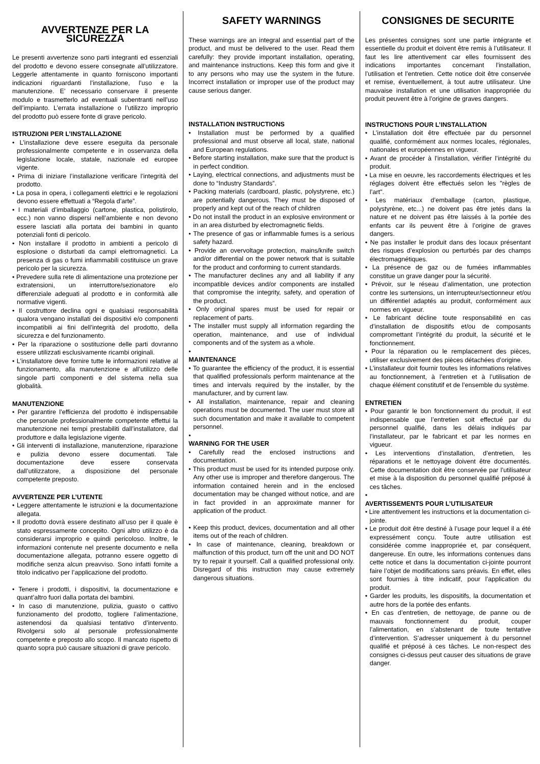AVVERTENZE PER LA SICUREZZA
Le presenti avvertenze sono parti integranti ed essenziali del prodotto e devono essere consegnate all’utilizzatore. Leggerle attentamente in quanto forniscono importanti indicazioni riguardanti l’installazione, l’uso e la manutenzione. E’ necessario conservare il presente modulo e trasmetterlo ad eventuali subentranti nell’uso dell’impianto. L’errata installazione o l’utilizzo improprio del prodotto può essere fonte di grave pericolo.
ISTRUZIONI PER L’INSTALLAZIONE
• L’installazione deve essere eseguita da personale professionalmente competente e in osservanza della legislazione locale, statale, nazionale ed europee vigente.
• Prima di iniziare l’installazione verificare l’integrità del prodotto.
• La posa in opera, i collegamenti elettrici e le regolazioni devono essere effettuati a “Regola d’arte”.
• I materiali d’imballaggio (cartone, plastica, polistirolo, ecc.) non vanno dispersi nell’ambiente e non devono essere lasciati alla portata dei bambini in quanto potenziali fonti di pericolo.
• Non installare il prodotto in ambienti a pericolo di esplosione o disturbati da campi elettromagnetici. La presenza di gas o fumi infiammabili costituisce un grave pericolo per la sicurezza.
• Prevedere sulla rete di alimentazione una protezione per extratensioni, un interruttore/sezionatore e/o differenziale adeguati al prodotto e in conformità alle normative vigenti.
• Il costruttore declina ogni e qualsiasi responsabilità qualora vengano installati dei dispositivi e/o componenti incompatibili ai fini dell’integrità del prodotto, della sicurezza e del funzionamento.
• Per la riparazione o sostituzione delle parti dovranno essere utilizzati esclusivamente ricambi originali.
• L’installatore deve fornire tutte le informazioni relative al funzionamento, alla manutenzione e all’utilizzo delle singole parti componenti e del sistema nella sua globalità.
MANUTENZIONE
• Per garantire l’efficienza del prodotto è indispensabile che personale professionalmente competente effettui la manutenzione nei tempi prestabiliti dall’installatore, dal produttore e dalla legislazione vigente.
• Gli interventi di installazione, manutenzione, riparazione e pulizia devono essere documentati. Tale documentazione deve essere conservata dall’utilizzatore, a disposizione del personale competente preposto.
AVVERTENZE PER L’UTENTE
• Leggere attentamente le istruzioni e la documentazione allegata.
• Il prodotto dovrà essere destinato all’uso per il quale è stato espressamente concepito. Ogni altro utilizzo è da considerarsi improprio e quindi pericoloso. Inoltre, le informazioni contenute nel presente documento e nella documentazione allegata, potranno essere oggetto di modifiche senza alcun preavviso. Sono infatti fornite a titolo indicativo per l’applicazione del prodotto.
• Tenere i prodotti, i dispositivi, la documentazione e quant’altro fuori dalla portata dei bambini.
• In caso di manutenzione, pulizia, guasto o cattivo funzionamento del prodotto, togliere l’alimentazione, astenendosi da qualsiasi tentativo d’intervento. Rivolgersi solo al personale professionalmente competente e preposto allo scopo. Il mancato rispetto di quanto sopra può causare situazioni di grave pericolo.
SAFETY WARNINGS
These warnings are an integral and essential part of the product, and must be delivered to the user. Read them carefully: they provide important installation, operating, and maintenance instructions. Keep this form and give it to any persons who may use the system in the future. Incorrect installation or improper use of the product may cause serious danger.
INSTALLATION INSTRUCTIONS
• Installation must be performed by a qualified professional and must observe all local, state, national and European regulations.
• Before starting installation, make sure that the product is in perfect condition.
• Laying, electrical connections, and adjustments must be done to “Industry Standards”.
• Packing materials (cardboard, plastic, polystyrene, etc.) are potentially dangerous. They must be disposed of properly and kept out of the reach of children
• Do not install the product in an explosive environment or in an area disturbed by electromagnetic fields.
• The presence of gas or inflammable fumes is a serious safety hazard.
• Provide an overvoltage protection, mains/knife switch and/or differential on the power network that is suitable for the product and conforming to current standards.
• The manufacturer declines any and all liability if any incompatible devices and/or components are installed that compromise the integrity, safety, and operation of the product.
• Only original spares must be used for repair or replacement of parts.
• The installer must supply all information regarding the operation, maintenance, and use of individual components and of the system as a whole.
•
MAINTENANCE
• To guarantee the efficiency of the product, it is essential that qualified professionals perform maintenance at the times and intervals required by the installer, by the manufacturer, and by current law.
• All installation, maintenance, repair and cleaning operations must be documented. The user must store all such documentation and make it available to competent personnel.
•
WARNING FOR THE USER
• Carefully read the enclosed instructions and documentation.
• This product must be used for its intended purpose only. Any other use is improper and therefore dangerous. The information contained herein and in the enclosed documentation may be changed without notice, and are in fact provided in an approximate manner for application of the product.
• Keep this product, devices, documentation and all other items out of the reach of children.
• In case of maintenance, cleaning, breakdown or malfunction of this product, turn off the unit and DO NOT try to repair it yourself. Call a qualified professional only. Disregard of this instruction may cause extremely dangerous situations.
CONSIGNES DE SECURITE
Les présentes consignes sont une partie intégrante et essentielle du produit et doivent être remis à l’utilisateur. Il faut les lire attentivement car elles fournissent des indications importantes concernant l’installation, l’utilisation et l’entretien. Cette notice doit être conservée et remise, éventuellement, à tout autre utilisateur. Une mauvaise installation et une utilisation inappropriée du produit peuvent être à l’origine de graves dangers.
INSTRUCTIONS POUR L’INSTALLATION
• L’installation doit être effectuée par du personnel qualifié, conformément aux normes locales, régionales, nationales et européennes en vigueur.
• Avant de procéder à l’installation, vérifier l’intégrité du produit.
• La mise en oeuvre, les raccordements électriques et les réglages doivent être effectués selon les "règles de l’art".
• Les matériaux d’emballage (carton, plastique, polystyrène, etc...) ne doivent pas être jetés dans la nature et ne doivent pas être laissés à la portée des enfants car ils peuvent être à l’origine de graves dangers.
• Ne pas installer le produit dans des locaux présentant des risques d’explosion ou perturbés par des champs électromagnétiques.
• La présence de gaz ou de fumées inflammables constitue un grave danger pour la sécurité.
• Prévoir, sur le réseau d’alimentation, une protection contre les surtensions, un interrupteur/sectionneur et/ou un différentiel adaptés au produit, conformément aux normes en vigueur.
• Le fabricant décline toute responsabilité en cas d’installation de dispositifs et/ou de composants compromettant l’intégrité du produit, la sécurité et le fonctionnement.
• Pour la réparation ou le remplacement des pièces, utiliser exclusivement des pièces détachées d’origine.
• L’installateur doit fournir toutes les informations relatives au fonctionnement, à l’entretien et à l’utilisation de chaque élément constitutif et de l’ensemble du système.
ENTRETIEN
• Pour garantir le bon fonctionnement du produit, il est indispensable que l’entretien soit effectué par du personnel qualifié, dans les délais indiqués par l’installateur, par le fabricant et par les normes en vigueur.
• Les interventions d’installation, d’entretien, les réparations et le nettoyage doivent être documentés. Cette documentation doit être conservée par l’utilisateur et mise à la disposition du personnel qualifié préposé à ces tâches.
•
AVERTISSEMENTS POUR L’UTILISATEUR
• Lire attentivement les instructions et la documentation ci-jointe.
• Le produit doit être destiné à l’usage pour lequel il a été expressément conçu. Toute autre utilisation est considérée comme inappropriée et, par conséquent, dangereuse. En outre, les informations contenues dans cette notice et dans la documentation ci-jointe pourront faire l’objet de modifications sans préavis. En effet, elles sont fournies à titre indicatif, pour l’application du produit.
• Garder les produits, les dispositifs, la documentation et autre hors de la portée des enfants.
• En cas d’entretien, de nettoyage, de panne ou de mauvais fonctionnement du produit, couper l’alimentation, en s’abstenant de toute tentative d’intervention. S’adresser uniquement à du personnel qualifié et préposé à ces tâches. Le non-respect des consignes ci-dessus peut causer des situations de grave danger.